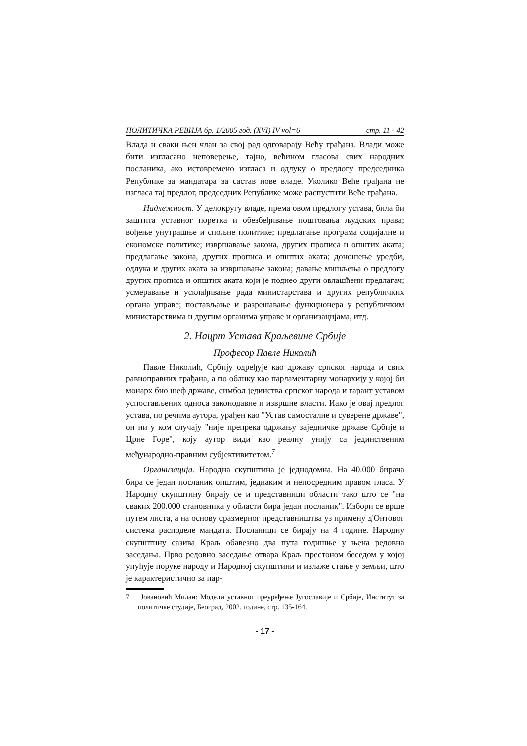ПОЛИТИЧКА РЕВИЈА бр. 1/2005 год. (XVI) IV vol=6 стр. 11 - 42
Влада и сваки њен члан за свој рад одговарају Већу грађана. Влади може бити изгласано неповерење, тајно, већином гласова свих народних посланика, ако истовремено изгласа и одлуку о предлогу председника Републике за мандатара за састав нове владе. Уколико Веће грађана не изгласа тај предлог, председник Републике може распустити Веће грађана.
Надлежност. У делокругу владе, према овом предлогу устава, била би заштита уставног поретка и обезбеђивање поштовања људских права; вођење унутрашње и спољне политике; предлагање програма социјалне и економске политике; извршавање закона, других прописа и општих аката; предлагање закона, других прописа и општих аката; доношење уредби, одлука и других аката за извршавање закона; давање мишљења о предлогу других прописа и општих аката који је поднео други овлашћени предлагач; усмеравање и усклађивање рада министарстава и других републичких органа управе; постављање и разрешавање функционера у републичким министарствима и другим органима управе и организацијама, итд.
2. Нацрт Устава Краљевине Србије
Професор Павле Николић
Павле Николић, Србију одређује као државу српског народа и свих равноправних грађана, а по облику као парламентарну монархију у којој би монарх био шеф државе, симбол јединства српског народа и гарант уставом успостављених односа законодавне и извршне власти. Иако је овај предлог устава, по речима аутора, урађен као "Устав самосталне и суверене државе", он ни у ком случају "није препрека одржању заједничке државе Србије и Црне Горе", коју аутор види као реалну унију са јединственим међународно-правним субјективитетом.<sup>7</sup>
Организација. Народна скупштина је једнодомна. На 40.000 бирача бира се један посланик општим, једнаким и непосредним правом гласа. У Народну скупштину бирају се и представници области тако што се "на сваких 200.000 становника у области бира један посланик". Избори се врше путем листа, а на основу сразмерног представништва уз примену д'Онтовог система расподеле мандата. Посланици се бирају на 4 године. Народну скупштину сазива Краљ обавезно два пута годишње у њена редовна заседања. Прво редовно заседање отвара Краљ престоном беседом у којој упућује поруке народу и Народној скупштини и излаже стање у земљи, што је карактеристично за пар-
7 Јовановић Милан: Модели уставног преуређење Југославије и Србије, Институт за политичке студије, Београд, 2002. године, стр. 135-164.
- 17 -